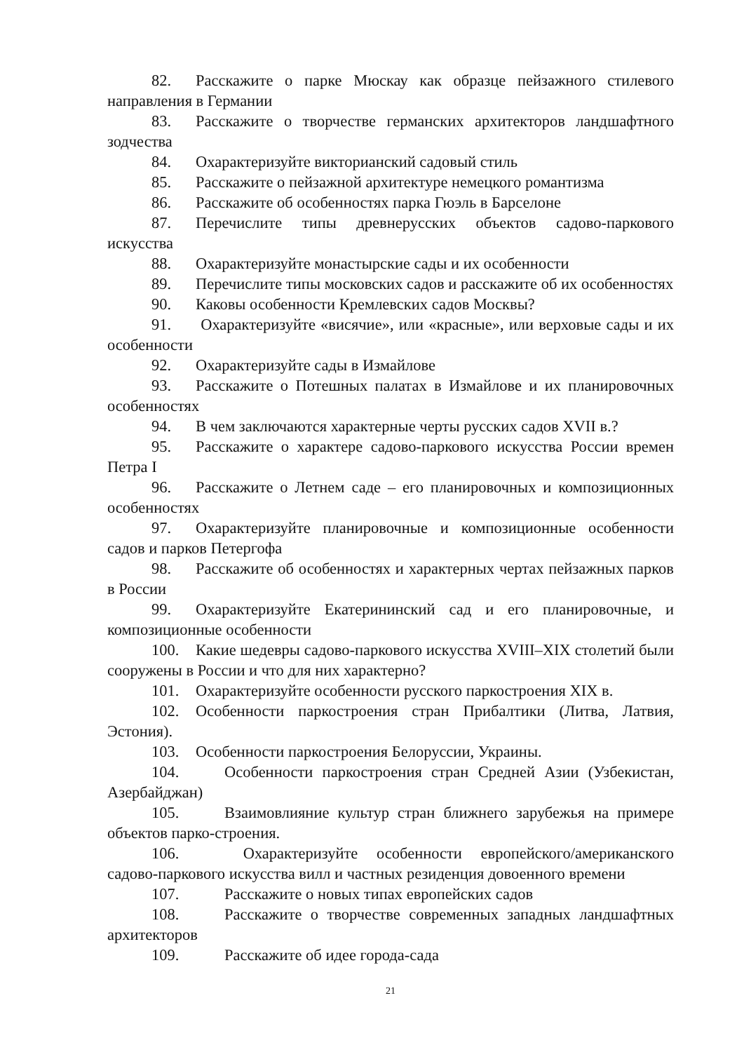82. Расскажите о парке Мюскау как образце пейзажного стилевого направления в Германии
83. Расскажите о творчестве германских архитекторов ландшафтного зодчества
84. Охарактеризуйте викторианский садовый стиль
85. Расскажите о пейзажной архитектуре немецкого романтизма
86. Расскажите об особенностях парка Гюэль в Барселоне
87. Перечислите типы древнерусских объектов садово-паркового искусства
88. Охарактеризуйте монастырские сады и их особенности
89. Перечислите типы московских садов и расскажите об их особенностях
90. Каковы особенности Кремлевских садов Москвы?
91. Охарактеризуйте «висячие», или «красные», или верховые сады и их особенности
92. Охарактеризуйте сады в Измайлове
93. Расскажите о Потешных палатах в Измайлове и их планировочных особенностях
94. В чем заключаются характерные черты русских садов XVII в.?
95. Расскажите о характере садово-паркового искусства России времен Петра I
96. Расскажите о Летнем саде – его планировочных и композиционных особенностях
97. Охарактеризуйте планировочные и композиционные особенности садов и парков Петергофа
98. Расскажите об особенностях и характерных чертах пейзажных парков в России
99. Охарактеризуйте Екатерининский сад и его планировочные, и композиционные особенности
100. Какие шедевры садово-паркового искусства XVIII–XIX столетий были сооружены в России и что для них характерно?
101. Охарактеризуйте особенности русского паркостроения XIX в.
102. Особенности паркостроения стран Прибалтики (Литва, Латвия, Эстония).
103. Особенности паркостроения Белоруссии, Украины.
104. Особенности паркостроения стран Средней Азии (Узбекистан, Азербайджан)
105. Взаимовлияние культур стран ближнего зарубежья на примере объектов парко-строения.
106. Охарактеризуйте особенности европейского/американского садово-паркового искусства вилл и частных резиденция довоенного времени
107. Расскажите о новых типах европейских садов
108. Расскажите о творчестве современных западных ландшафтных архитекторов
109. Расскажите об идее города-сада
21